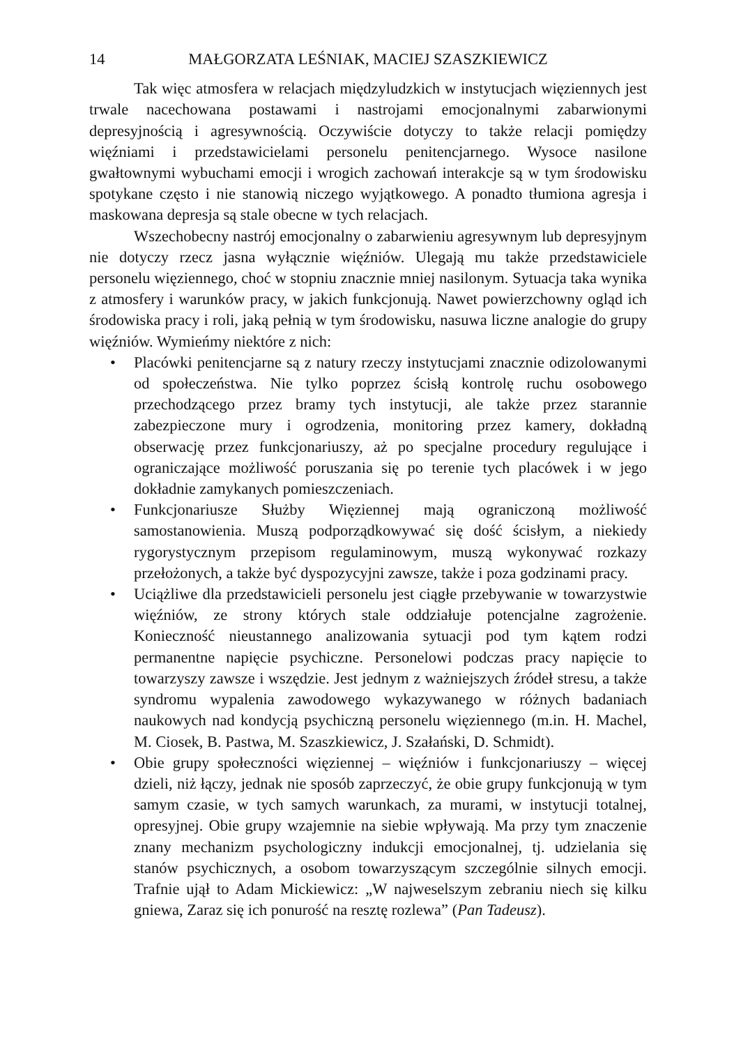14 MAŁGORZATA LEŚNIAK, MACIEJ SZASZKIEWICZ
Tak więc atmosfera w relacjach międzyludzkich w instytucjach więziennych jest trwale nacechowana postawami i nastrojami emocjonalnymi zabarwionymi depresyjnością i agresywnością. Oczywiście dotyczy to także relacji pomiędzy więźniami i przedstawicielami personelu penitencjarnego. Wysoce nasilone gwałtownymi wybuchami emocji i wrogich zachowań interakcje są w tym środowisku spotykane często i nie stanowią niczego wyjątkowego. A ponadto tłumiona agresja i maskowana depresja są stale obecne w tych relacjach.
Wszechobecny nastrój emocjonalny o zabarwieniu agresywnym lub depresyjnym nie dotyczy rzecz jasna wyłącznie więźniów. Ulegają mu także przedstawiciele personelu więziennego, choć w stopniu znacznie mniej nasilonym. Sytuacja taka wynika z atmosfery i warunków pracy, w jakich funkcjonują. Nawet powierzchowny ogląd ich środowiska pracy i roli, jaką pełnią w tym środowisku, nasuwa liczne analogie do grupy więźniów. Wymieńmy niektóre z nich:
• Placówki penitencjarne są z natury rzeczy instytucjami znacznie odizolowanymi od społeczeństwa. Nie tylko poprzez ścisłą kontrolę ruchu osobowego przechodzącego przez bramy tych instytucji, ale także przez starannie zabezpieczone mury i ogrodzenia, monitoring przez kamery, dokładną obserwację przez funkcjonariuszy, aż po specjalne procedury regulujące i ograniczające możliwość poruszania się po terenie tych placówek i w jego dokładnie zamykanych pomieszczeniach.
• Funkcjonariusze Służby Więziennej mają ograniczoną możliwość samostanowienia. Muszą podporządkowywać się dość ścisłym, a niekiedy rygorystycznym przepisom regulaminowym, muszą wykonywać rozkazy przełożonych, a także być dyspozycyjni zawsze, także i poza godzinami pracy.
• Uciążliwe dla przedstawicieli personelu jest ciągłe przebywanie w towarzystwie więźniów, ze strony których stale oddziałuje potencjalne zagrożenie. Konieczność nieustannego analizowania sytuacji pod tym kątem rodzi permanentne napięcie psychiczne. Personelowi podczas pracy napięcie to towarzyszy zawsze i wszędzie. Jest jednym z ważniejszych źródeł stresu, a także syndromu wypalenia zawodowego wykazywanego w różnych badaniach naukowych nad kondycją psychiczną personelu więziennego (m.in. H. Machel, M. Ciosek, B. Pastwa, M. Szaszkiewicz, J. Szałański, D. Schmidt).
• Obie grupy społeczności więziennej – więźniów i funkcjonariuszy – więcej dzieli, niż łączy, jednak nie sposób zaprzeczyć, że obie grupy funkcjonują w tym samym czasie, w tych samych warunkach, za murami, w instytucji totalnej, opresyjnej. Obie grupy wzajemnie na siebie wpływają. Ma przy tym znaczenie znany mechanizm psychologiczny indukcji emocjonalnej, tj. udzielania się stanów psychicznych, a osobom towarzyszącym szczególnie silnych emocji. Trafnie ujął to Adam Mickiewicz: „W najweselszym zebraniu niech się kilku gniewa, Zaraz się ich ponurość na resztę rozlewa” (Pan Tadeusz).